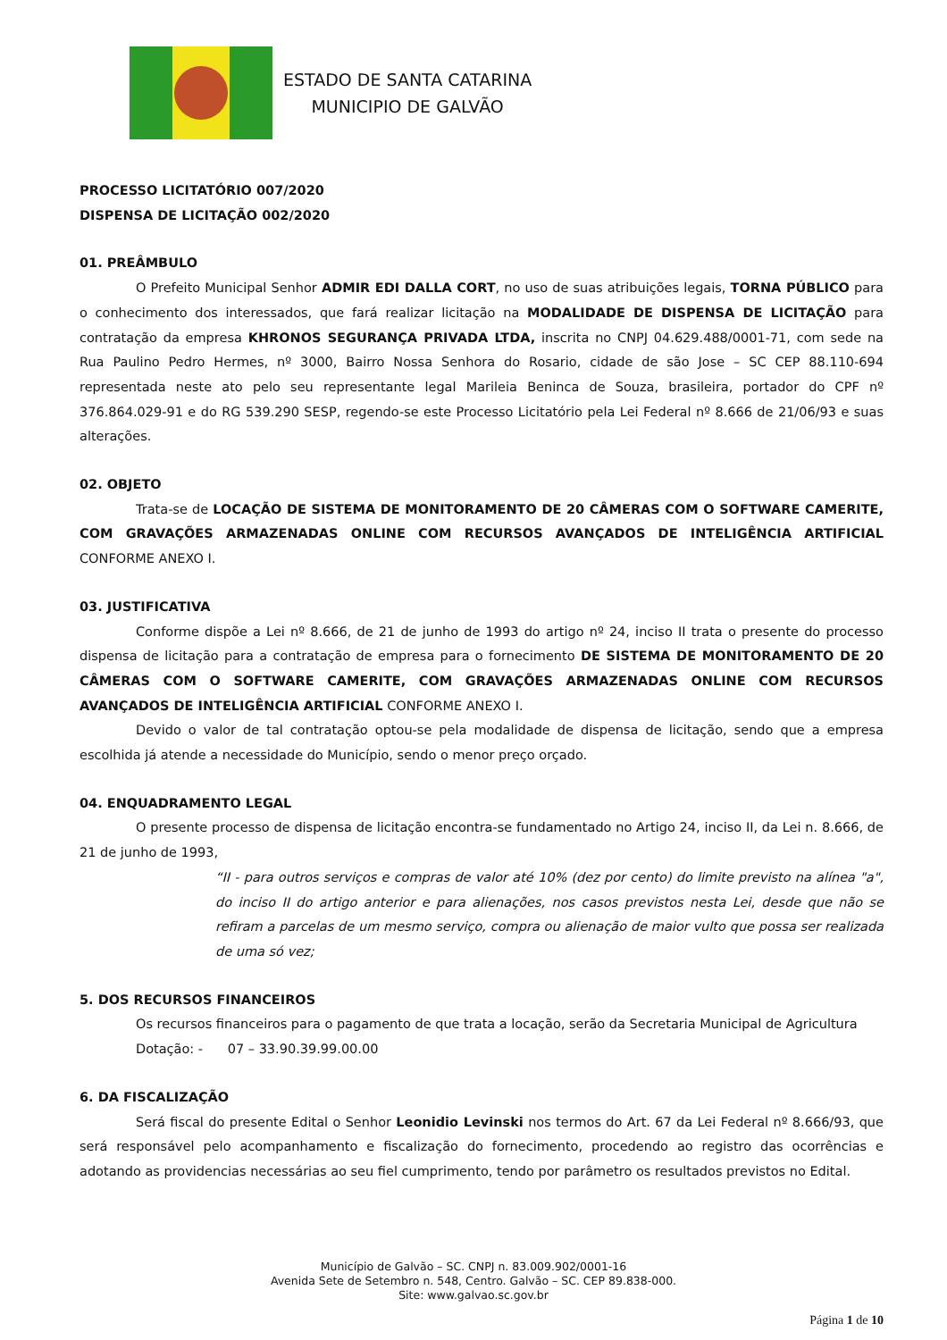ESTADO DE SANTA CATARINA
MUNICIPIO DE GALVÃO
PROCESSO LICITATÓRIO 007/2020
DISPENSA DE LICITAÇÃO 002/2020
01. PREÂMBULO
O Prefeito Municipal Senhor ADMIR EDI DALLA CORT, no uso de suas atribuições legais, TORNA PÚBLICO para o conhecimento dos interessados, que fará realizar licitação na MODALIDADE DE DISPENSA DE LICITAÇÃO para contratação da empresa KHRONOS SEGURANÇA PRIVADA LTDA, inscrita no CNPJ 04.629.488/0001-71, com sede na Rua Paulino Pedro Hermes, nº 3000, Bairro Nossa Senhora do Rosario, cidade de são Jose – SC CEP 88.110-694 representada neste ato pelo seu representante legal Marileia Beninca de Souza, brasileira, portador do CPF nº 376.864.029-91 e do RG 539.290 SESP, regendo-se este Processo Licitatório pela Lei Federal nº 8.666 de 21/06/93 e suas alterações.
02. OBJETO
Trata-se de LOCAÇÃO DE SISTEMA DE MONITORAMENTO DE 20 CÂMERAS COM O SOFTWARE CAMERITE, COM GRAVAÇÕES ARMAZENADAS ONLINE COM RECURSOS AVANÇADOS DE INTELIGÊNCIA ARTIFICIAL CONFORME ANEXO I.
03. JUSTIFICATIVA
Conforme dispõe a Lei nº 8.666, de 21 de junho de 1993 do artigo nº 24, inciso II trata o presente do processo dispensa de licitação para a contratação de empresa para o fornecimento DE SISTEMA DE MONITORAMENTO DE 20 CÂMERAS COM O SOFTWARE CAMERITE, COM GRAVAÇÕES ARMAZENADAS ONLINE COM RECURSOS AVANÇADOS DE INTELIGÊNCIA ARTIFICIAL CONFORME ANEXO I.
Devido o valor de tal contratação optou-se pela modalidade de dispensa de licitação, sendo que a empresa escolhida já atende a necessidade do Município, sendo o menor preço orçado.
04. ENQUADRAMENTO LEGAL
O presente processo de dispensa de licitação encontra-se fundamentado no Artigo 24, inciso II, da Lei n. 8.666, de 21 de junho de 1993,
“II - para outros serviços e compras de valor até 10% (dez por cento) do limite previsto na alínea "a", do inciso II do artigo anterior e para alienações, nos casos previstos nesta Lei, desde que não se refiram a parcelas de um mesmo serviço, compra ou alienação de maior vulto que possa ser realizada de uma só vez;
5. DOS RECURSOS FINANCEIROS
Os recursos financeiros para o pagamento de que trata a locação, serão da Secretaria Municipal de Agricultura
Dotação: - 07 – 33.90.39.99.00.00
6. DA FISCALIZAÇÃO
Será fiscal do presente Edital o Senhor Leonidio Levinski nos termos do Art. 67 da Lei Federal nº 8.666/93, que será responsável pelo acompanhamento e fiscalização do fornecimento, procedendo ao registro das ocorrências e adotando as providencias necessárias ao seu fiel cumprimento, tendo por parâmetro os resultados previstos no Edital.
Município de Galvão – SC. CNPJ n. 83.009.902/0001-16
Avenida Sete de Setembro n. 548, Centro. Galvão – SC. CEP 89.838-000.
Site: www.galvao.sc.gov.br
Página 1 de 10